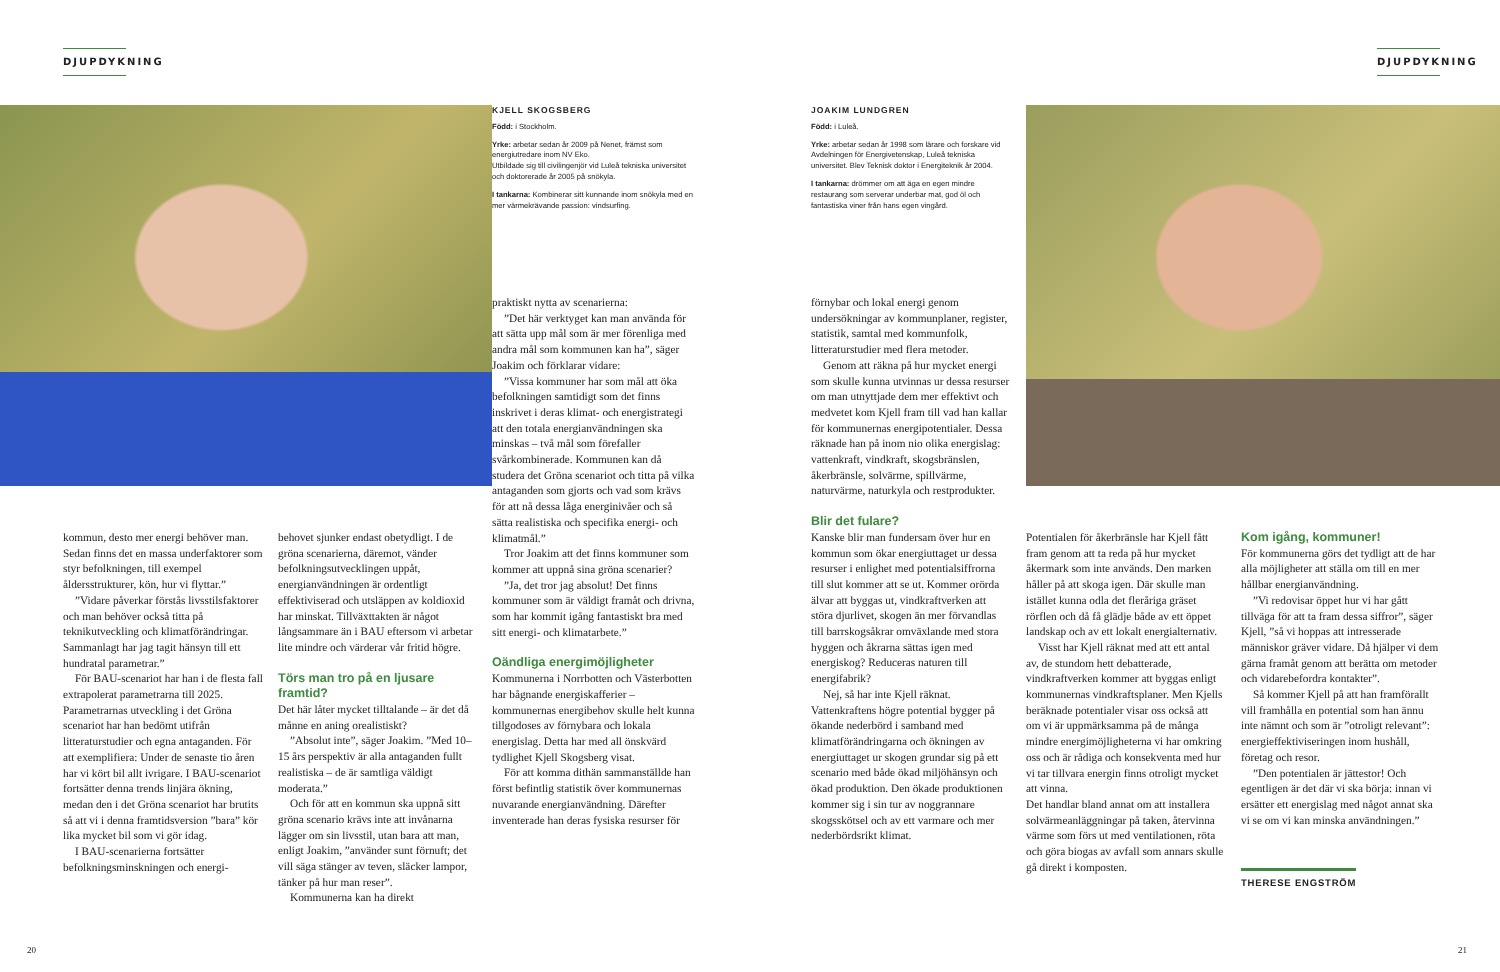DJUPDYKNING
kommun, desto mer energi behöver man. Sedan finns det en massa underfaktorer som styr befolkningen, till exempel åldersstrukturer, kön, hur vi flyttar.”
”Vidare påverkar förstås livsstilsfaktorer och man behöver också titta på teknikutveckling och klimatförändringar. Sammanlagt har jag tagit hänsyn till ett hundratal parametrar.”
För BAU-scenariot har han i de flesta fall extrapolerat parametrarna till 2025. Parametrarnas utveckling i det Gröna scenariot har han bedömt utifrån litteraturstudier och egna antaganden. För att exemplifiera: Under de senaste tio åren har vi kört bil allt ivrigare. I BAU-scenariot fortsätter denna trends linjära ökning, medan den i det Gröna scenariot har brutits så att vi i denna framtidsversion ”bara” kör lika mycket bil som vi gör idag.
I BAU-scenarierna fortsätter befolkningsminskningen och energi-
behovet sjunker endast obetydligt. I de gröna scenarierna, däremot, vänder befolkningsutvecklingen uppåt, energianvändningen är ordentligt effektiviserad och utsläppen av koldioxid har minskat. Tillväxttakten är något långsammare än i BAU eftersom vi arbetar lite mindre och värderar vår fritid högre.
Törs man tro på en ljusare framtid?
Det här låter mycket tilltalande – är det då månne en aning orealistiskt?
”Absolut inte”, säger Joakim. ”Med 10–15 års perspektiv är alla antaganden fullt realistiska – de är samtliga väldigt moderata.”
Och för att en kommun ska uppnå sitt gröna scenario krävs inte att invånarna lägger om sin livsstil, utan bara att man, enligt Joakim, ”använder sunt förnuft; det vill säga stänger av teven, släcker lampor, tänker på hur man reser”.
Kommunerna kan ha direkt
KJELL SKOGSBERG
Född: i Stockholm.
Yrke: arbetar sedan år 2009 på Nenet, främst som energiutredare inom NV Eko.
Utbildade sig till civilingenjör vid Luleå tekniska universitet och doktorerade år 2005 på snökyla.
I tankarna: Kombinerar sitt kunnande inom snökyla med en mer värmekrävande passion: vindsurfing.
praktiskt nytta av scenarierna:
”Det här verktyget kan man använda för att sätta upp mål som är mer förenliga med andra mål som kommunen kan ha”, säger Joakim och förklarar vidare:
”Vissa kommuner har som mål att öka befolkningen samtidigt som det finns inskrivet i deras klimat- och energistrategi att den totala energianvändningen ska minskas – två mål som förefaller svårkombinerade. Kommunen kan då studera det Gröna scenariot och titta på vilka antaganden som gjorts och vad som krävs för att nå dessa låga energinivåer och så sätta realistiska och specifika energi- och klimatmål.”
Tror Joakim att det finns kommuner som kommer att uppnå sina gröna scenarier?
”Ja, det tror jag absolut! Det finns kommuner som är väldigt framåt och drivna, som har kommit igång fantastiskt bra med sitt energi- och klimatarbete.”
Oändliga energimöjligheter
Kommunerna i Norrbotten och Västerbotten har bågnande energiskafferier – kommunernas energibehov skulle helt kunna tillgodoses av förnybara och lokala energislag. Detta har med all önskvärd tydlighet Kjell Skogsberg visat.
För att komma dithän sammanställde han först befintlig statistik över kommunernas nuvarande energianvändning. Därefter inventerade han deras fysiska resurser för
DJUPDYKNING
JOAKIM LUNDGREN
Född: i Luleå.
Yrke: arbetar sedan år 1998 som lärare och forskare vid Avdelningen för Energivetenskap, Luleå tekniska universitet. Blev Teknisk doktor i Energiteknik år 2004.
I tankarna: drömmer om att äga en egen mindre restaurang som serverar underbar mat, god öl och fantastiska viner från hans egen vingård.
förnybar och lokal energi genom undersökningar av kommunplaner, register, statistik, samtal med kommunfolk, litteraturstudier med flera metoder.
Genom att räkna på hur mycket energi som skulle kunna utvinnas ur dessa resurser om man utnyttjade dem mer effektivt och medvetet kom Kjell fram till vad han kallar för kommunernas energipotentialer. Dessa räknade han på inom nio olika energislag: vattenkraft, vindkraft, skogsbränslen, åkerbränsle, solvärme, spillvärme, naturvärme, naturkyla och restprodukter.
Blir det fulare?
Kanske blir man fundersam över hur en kommun som ökar energiuttaget ur dessa resurser i enlighet med potentialsiffrorna till slut kommer att se ut. Kommer orörda älvar att byggas ut, vindkraftverken att störa djurlivet, skogen än mer förvandlas till barrskogsåkrar omväxlande med stora hyggen och åkrarna sättas igen med energiskog? Reduceras naturen till energifabrik?
Nej, så har inte Kjell räknat. Vattenkraftens högre potential bygger på ökande nederbörd i samband med klimatförändringarna och ökningen av energiuttaget ur skogen grundar sig på ett scenario med både ökad miljöhänsyn och ökad produktion. Den ökade produktionen kommer sig i sin tur av noggrannare skogsskötsel och av ett varmare och mer nederbördsrikt klimat.
Potentialen för åkerbränsle har Kjell fått fram genom att ta reda på hur mycket åkermark som inte används. Den marken håller på att skoga igen. Där skulle man istället kunna odla det fleråriga gräset rörflen och då få glädje både av ett öppet landskap och av ett lokalt energialternativ.
Visst har Kjell räknat med att ett antal av, de stundom hett debatterade, vindkraftverken kommer att byggas enligt kommunernas vindkraftsplaner. Men Kjells beräknade potentialer visar oss också att om vi är uppmärksamma på de många mindre energimöjligheterna vi har omkring oss och är rådiga och konsekventa med hur vi tar tillvara energin finns otroligt mycket att vinna.
Det handlar bland annat om att installera solvärmeanläggningar på taken, återvinna värme som förs ut med ventilationen, röta och göra biogas av avfall som annars skulle gå direkt i komposten.
Kom igång, kommuner!
För kommunerna görs det tydligt att de har alla möjligheter att ställa om till en mer hållbar energianvändning.
”Vi redovisar öppet hur vi har gått tillväga för att ta fram dessa siffror”, säger Kjell, ”så vi hoppas att intresserade människor gräver vidare. Då hjälper vi dem gärna framåt genom att berätta om metoder och vidarebefordra kontakter”.
Så kommer Kjell på att han framförallt vill framhålla en potential som han ännu inte nämnt och som är ”otroligt relevant”: energieffektiviseringen inom hushåll, företag och resor.
”Den potentialen är jättestor! Och egentligen är det där vi ska börja: innan vi ersätter ett energislag med något annat ska vi se om vi kan minska användningen.”
THERESE ENGSTRÖM
20
21